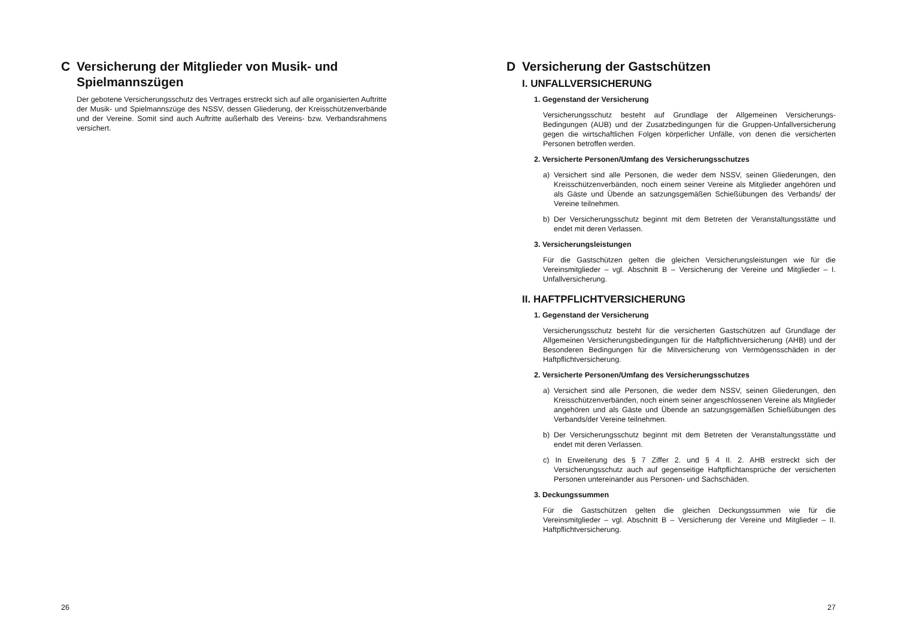C Versicherung der Mitglieder von Musik- und Spielmannszügen
Der gebotene Versicherungsschutz des Vertrages erstreckt sich auf alle organisierten Auftritte der Musik- und Spielmannszüge des NSSV, dessen Gliederung, der Kreisschützenverbände und der Vereine. Somit sind auch Auftritte außerhalb des Vereins- bzw. Verbandsrahmens versichert.
26
D Versicherung der Gastschützen
I. UNFALLVERSICHERUNG
1. Gegenstand der Versicherung
Versicherungsschutz besteht auf Grundlage der Allgemeinen Versicherungs-Bedingungen (AUB) und der Zusatzbedingungen für die Gruppen-Unfallversicherung gegen die wirtschaftlichen Folgen körperlicher Unfälle, von denen die versicherten Personen betroffen werden.
2. Versicherte Personen/Umfang des Versicherungsschutzes
a) Versichert sind alle Personen, die weder dem NSSV, seinen Gliederungen, den Kreisschützenverbänden, noch einem seiner Vereine als Mitglieder angehören und als Gäste und Übende an satzungsgemäßen Schießübungen des Verbands/ der Vereine teilnehmen.
b) Der Versicherungsschutz beginnt mit dem Betreten der Veranstaltungsstätte und endet mit deren Verlassen.
3. Versicherungsleistungen
Für die Gastschützen gelten die gleichen Versicherungsleistungen wie für die Vereinsmitglieder – vgl. Abschnitt B – Versicherung der Vereine und Mitglieder – I. Unfallversicherung.
II. HAFTPFLICHTVERSICHERUNG
1. Gegenstand der Versicherung
Versicherungsschutz besteht für die versicherten Gastschützen auf Grundlage der Allgemeinen Versicherungsbedingungen für die Haftpflichtversicherung (AHB) und der Besonderen Bedingungen für die Mitversicherung von Vermögensschäden in der Haftpflichtversicherung.
2. Versicherte Personen/Umfang des Versicherungsschutzes
a) Versichert sind alle Personen, die weder dem NSSV, seinen Gliederungen, den Kreisschützenverbänden, noch einem seiner angeschlossenen Vereine als Mitglieder angehören und als Gäste und Übende an satzungsgemäßen Schießübungen des Verbands/der Vereine teilnehmen.
b) Der Versicherungsschutz beginnt mit dem Betreten der Veranstaltungsstätte und endet mit deren Verlassen.
c) In Erweiterung des § 7 Ziffer 2. und § 4 II. 2. AHB erstreckt sich der Versicherungsschutz auch auf gegenseitige Haftpflichtansprüche der versicherten Personen untereinander aus Personen- und Sachschäden.
3. Deckungssummen
Für die Gastschützen gelten die gleichen Deckungssummen wie für die Vereinsmitglieder – vgl. Abschnitt B – Versicherung der Vereine und Mitglieder – II. Haftpflichtversicherung.
27